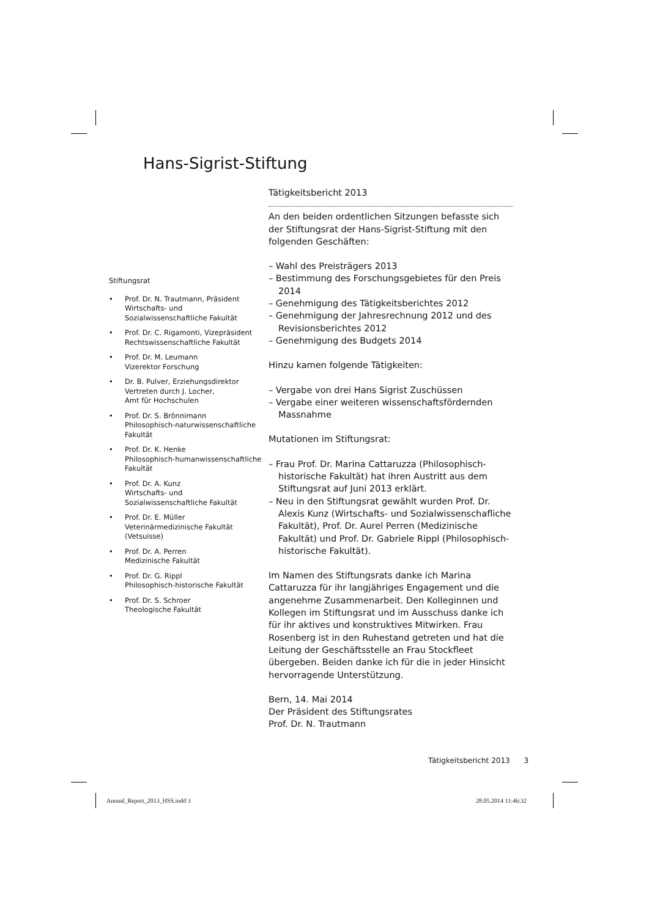Hans-Sigrist-Stiftung
Tätigkeitsbericht 2013
An den beiden ordentlichen Sitzungen befasste sich der Stiftungsrat der Hans-Sigrist-Stiftung mit den folgenden Geschäften:
– Wahl des Preisträgers 2013
– Bestimmung des Forschungsgebietes für den Preis 2014
– Genehmigung des Tätigkeitsberichtes 2012
– Genehmigung der Jahresrechnung 2012 und des Revisionsberichtes 2012
– Genehmigung des Budgets 2014
Hinzu kamen folgende Tätigkeiten:
– Vergabe von drei Hans Sigrist Zuschüssen
– Vergabe einer weiteren wissenschaftsfördernden Massnahme
Mutationen im Stiftungsrat:
– Frau Prof. Dr. Marina Cattaruzza (Philosophisch-historische Fakultät) hat ihren Austritt aus dem Stiftungsrat auf Juni 2013 erklärt.
– Neu in den Stiftungsrat gewählt wurden Prof. Dr. Alexis Kunz (Wirtschafts- und Sozialwissenschafliche Fakultät), Prof. Dr. Aurel Perren (Medizinische Fakultät) und Prof. Dr. Gabriele Rippl (Philosophisch-historische Fakultät).
Im Namen des Stiftungsrats danke ich Marina Cattaruzza für ihr langjähriges Engagement und die angenehme Zusammenarbeit. Den Kolleginnen und Kollegen im Stiftungsrat und im Ausschuss danke ich für ihr aktives und konstruktives Mitwirken. Frau Rosenberg ist in den Ruhestand getreten und hat die Leitung der Geschäftsstelle an Frau Stockfleet übergeben. Beiden danke ich für die in jeder Hinsicht hervorragende Unterstützung.
Bern, 14. Mai 2014
Der Präsident des Stiftungsrates
Prof. Dr. N. Trautmann
Stiftungsrat
• Prof. Dr. N. Trautmann, Präsident
Wirtschafts- und Sozialwissenschaftliche Fakultät
• Prof. Dr. C. Rigamonti, Vizepräsident
Rechtswissenschaftliche Fakultät
• Prof. Dr. M. Leumann
Vizerektor Forschung
• Dr. B. Pulver, Erziehungsdirektor
Vertreten durch J. Locher,
Amt für Hochschulen
• Prof. Dr. S. Brönnimann
Philosophisch-naturwissenschaftliche Fakultät
• Prof. Dr. K. Henke
Philosophisch-humanwissenschaftliche Fakultät
• Prof. Dr. A. Kunz
Wirtschafts- und Sozialwissenschaftliche Fakultät
• Prof. Dr. E. Müller
Veterinärmedizinische Fakultät
(Vetsuisse)
• Prof. Dr. A. Perren
Medizinische Fakultät
• Prof. Dr. G. Rippl
Philosophisch-historische Fakultät
• Prof. Dr. S. Schroer
Theologische Fakultät
Tätigkeitsbericht 2013 3
Annual_Report_2013_HSS.indd 3 28.05.2014 11:46:32